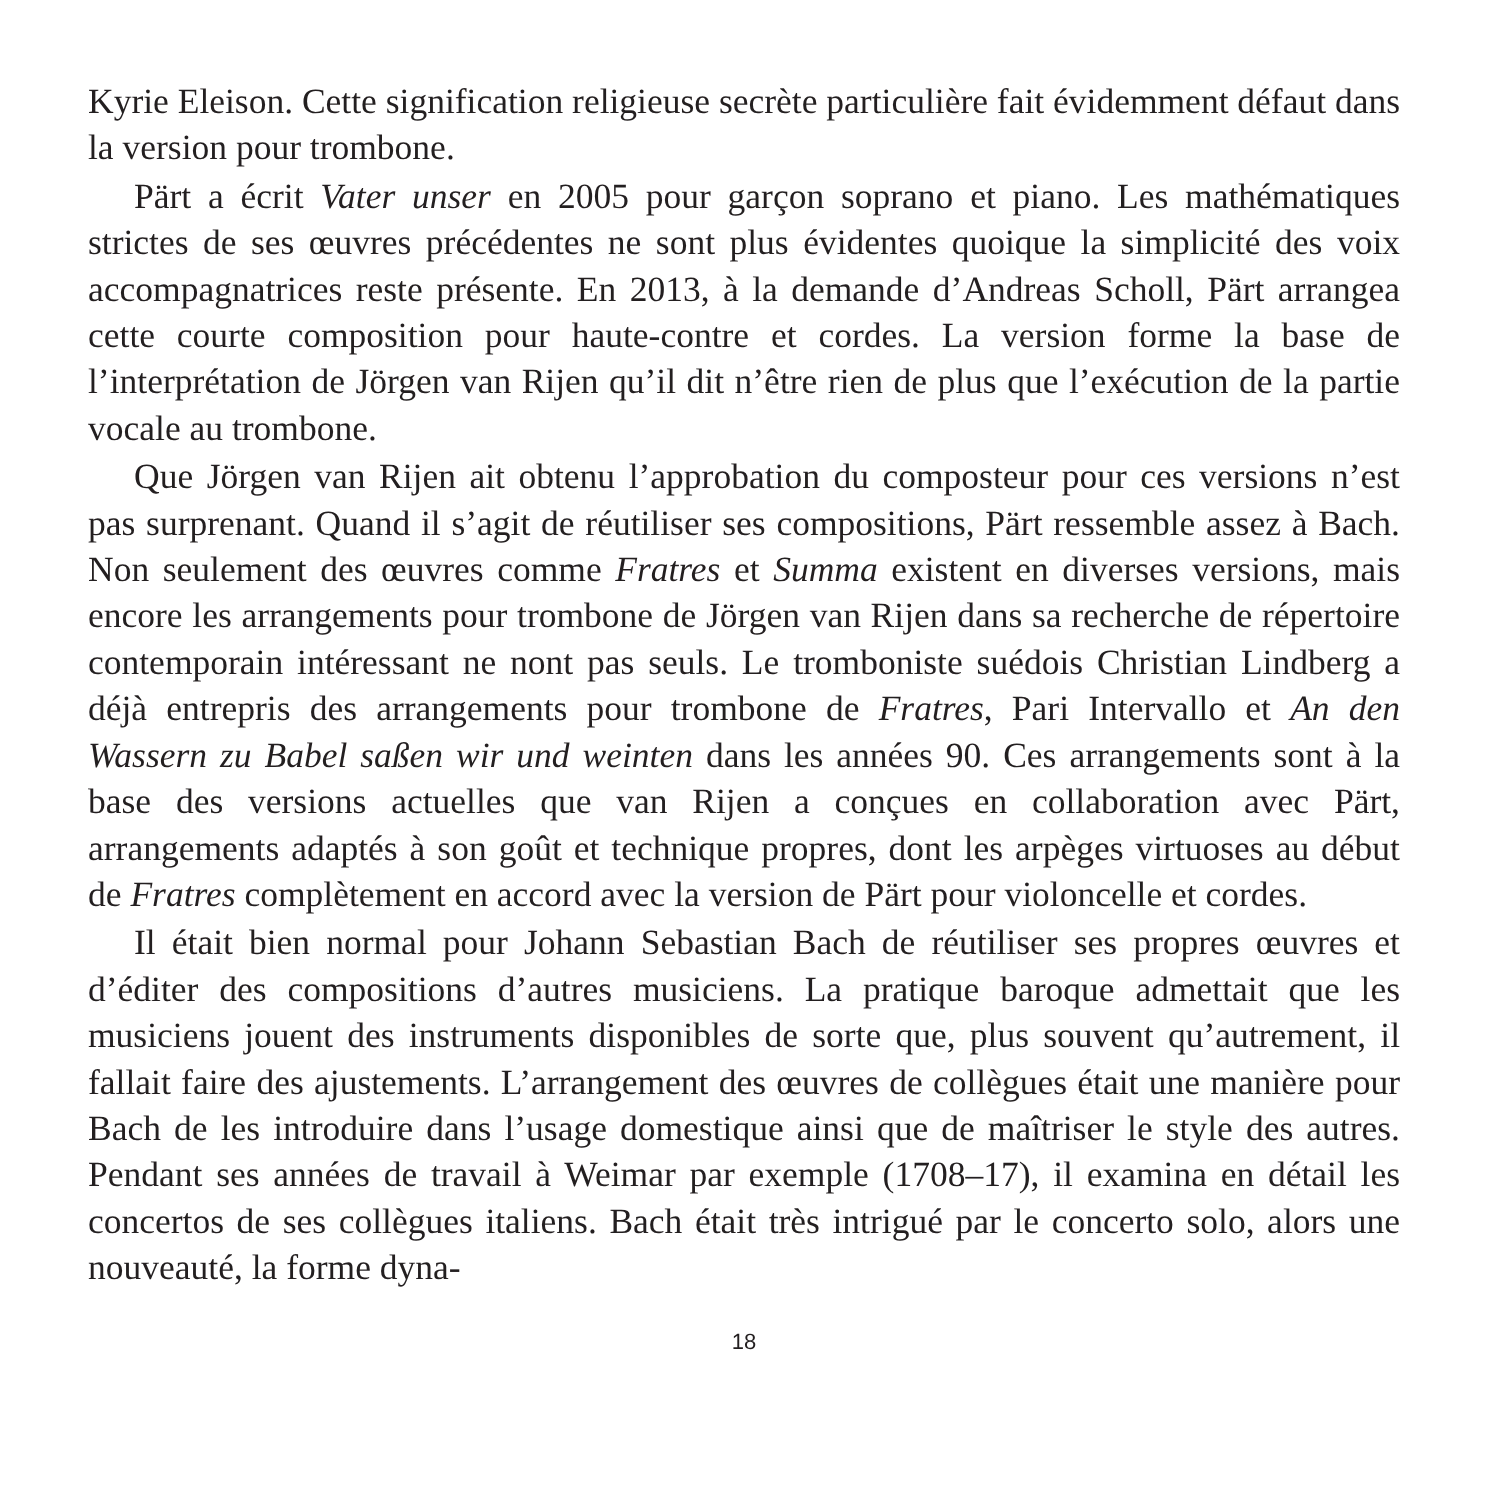Kyrie Eleison. Cette signification religieuse secrète particulière fait évidemment défaut dans la version pour trombone.
Pärt a écrit Vater unser en 2005 pour garçon soprano et piano. Les mathématiques strictes de ses œuvres précédentes ne sont plus évidentes quoique la simplicité des voix accompagnatrices reste présente. En 2013, à la demande d’Andreas Scholl, Pärt arrangea cette courte composition pour haute-contre et cordes. La version forme la base de l’interprétation de Jörgen van Rijen qu’il dit n’être rien de plus que l’exécution de la partie vocale au trombone.
Que Jörgen van Rijen ait obtenu l’approbation du composteur pour ces versions n’est pas surprenant. Quand il s’agit de réutiliser ses compositions, Pärt ressemble assez à Bach. Non seulement des œuvres comme Fratres et Summa existent en diverses versions, mais encore les arrangements pour trombone de Jörgen van Rijen dans sa recherche de répertoire contemporain intéressant ne nont pas seuls. Le tromboniste suédois Christian Lindberg a déjà entrepris des arrangements pour trombone de Fratres, Pari Intervallo et An den Wassern zu Babel saßen wir und weinten dans les années 90. Ces arrangements sont à la base des versions actuelles que van Rijen a conçues en collaboration avec Pärt, arrangements adaptés à son goût et technique propres, dont les arpèges virtuoses au début de Fratres complètement en accord avec la version de Pärt pour violoncelle et cordes.
Il était bien normal pour Johann Sebastian Bach de réutiliser ses propres œuvres et d’éditer des compositions d’autres musiciens. La pratique baroque admettait que les musiciens jouent des instruments disponibles de sorte que, plus souvent qu’autrement, il fallait faire des ajustements. L’arrangement des œuvres de collègues était une manière pour Bach de les introduire dans l’usage domestique ainsi que de maîtriser le style des autres. Pendant ses années de travail à Weimar par exemple (1708–17), il examina en détail les concertos de ses collègues italiens. Bach était très intrigué par le concerto solo, alors une nouveauté, la forme dyna-
18